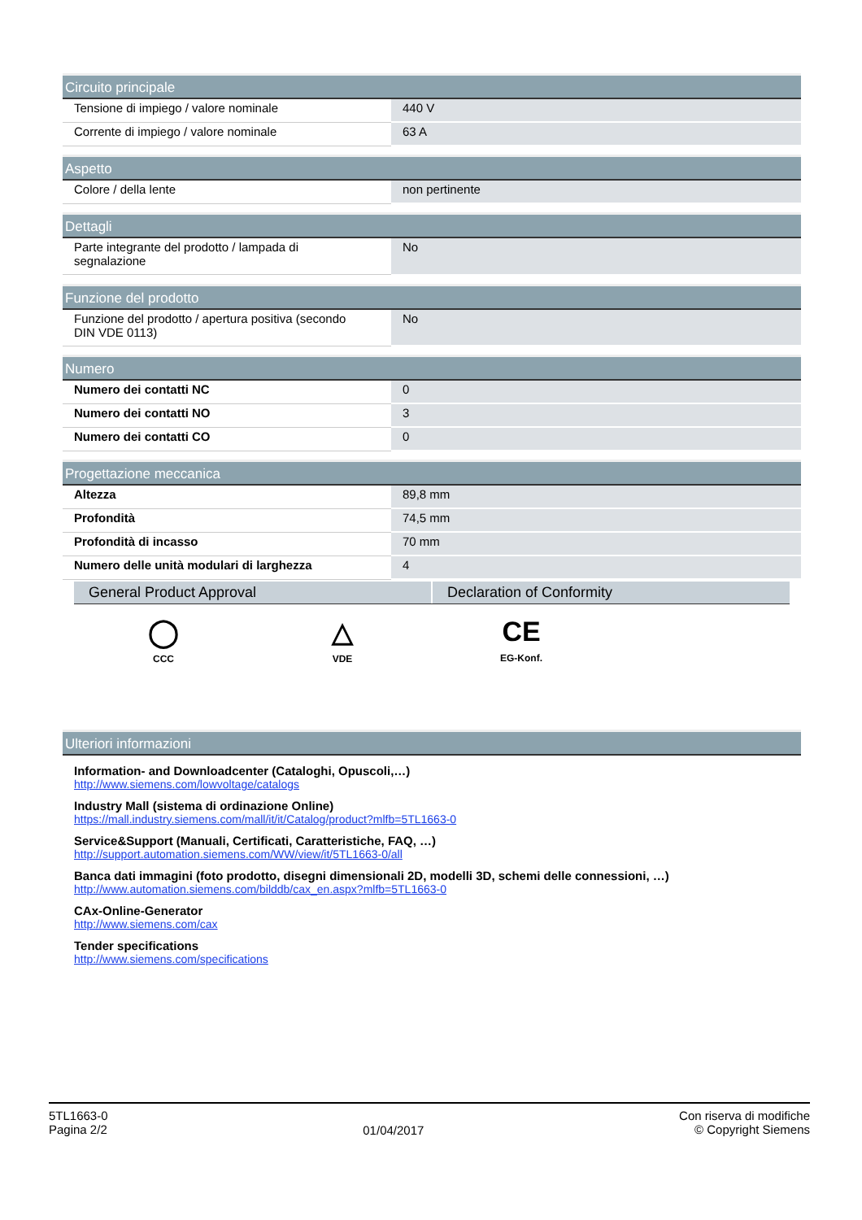| Circuito principale | |
| --- | --- |
| Tensione di impiego / valore nominale | 440 V |
| Corrente di impiego / valore nominale | 63 A |
| Aspetto | |
| --- | --- |
| Colore / della lente | non pertinente |
| Dettagli | |
| --- | --- |
| Parte integrante del prodotto / lampada di segnalazione | No |
| Funzione del prodotto | |
| --- | --- |
| Funzione del prodotto / apertura positiva (secondo DIN VDE 0113) | No |
| Numero | |
| --- | --- |
| Numero dei contatti NC | 0 |
| Numero dei contatti NO | 3 |
| Numero dei contatti CO | 0 |
| Progettazione meccanica | |
| --- | --- |
| Altezza | 89,8 mm |
| Profondità | 74,5 mm |
| Profondità di incasso | 70 mm |
| Numero delle unità modulari di larghezza | 4 |
General Product Approval Declaration of Conformity
◯
CCC
△
VDE
CE
EG-Konf.
| Ulteriori informazioni |
| --- |
Information- and Downloadcenter (Cataloghi, Opuscoli,…)
http://www.siemens.com/lowvoltage/catalogs
Industry Mall (sistema di ordinazione Online)
https://mall.industry.siemens.com/mall/it/it/Catalog/product?mlfb=5TL1663-0
Service&Support (Manuali, Certificati, Caratteristiche, FAQ, …)
http://support.automation.siemens.com/WW/view/it/5TL1663-0/all
Banca dati immagini (foto prodotto, disegni dimensionali 2D, modelli 3D, schemi delle connessioni, …)
http://www.automation.siemens.com/bilddb/cax_en.aspx?mlfb=5TL1663-0
CAx-Online-Generator
http://www.siemens.com/cax
Tender specifications
http://www.siemens.com/specifications
5TL1663-0
Pagina 2/2
01/04/2017
Con riserva di modifiche
© Copyright Siemens